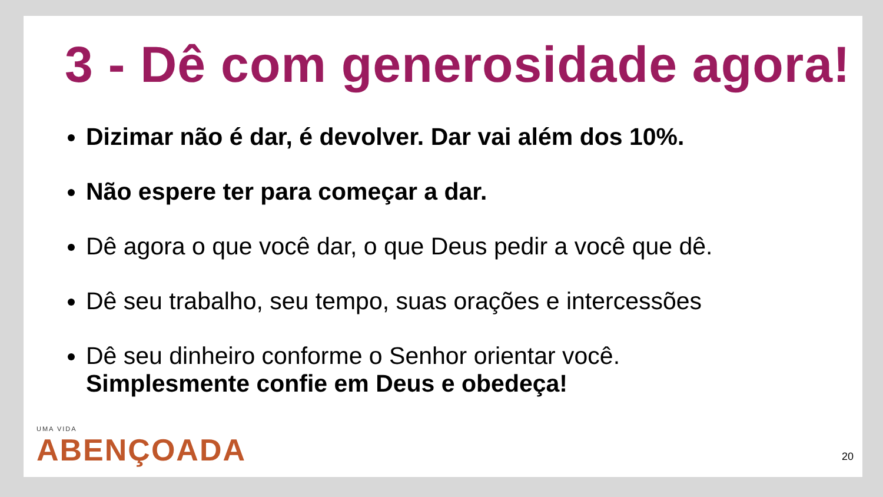3 - Dê com generosidade agora!
Dizimar não é dar, é devolver. Dar vai além dos 10%.
Não espere ter para começar a dar.
Dê agora o que você dar, o que Deus pedir a você que dê.
Dê seu trabalho, seu tempo, suas orações e intercessões
Dê seu dinheiro conforme o Senhor orientar você.
Simplesmente confie em Deus e obedeça!
UMA VIDA
ABENÇOADA
20